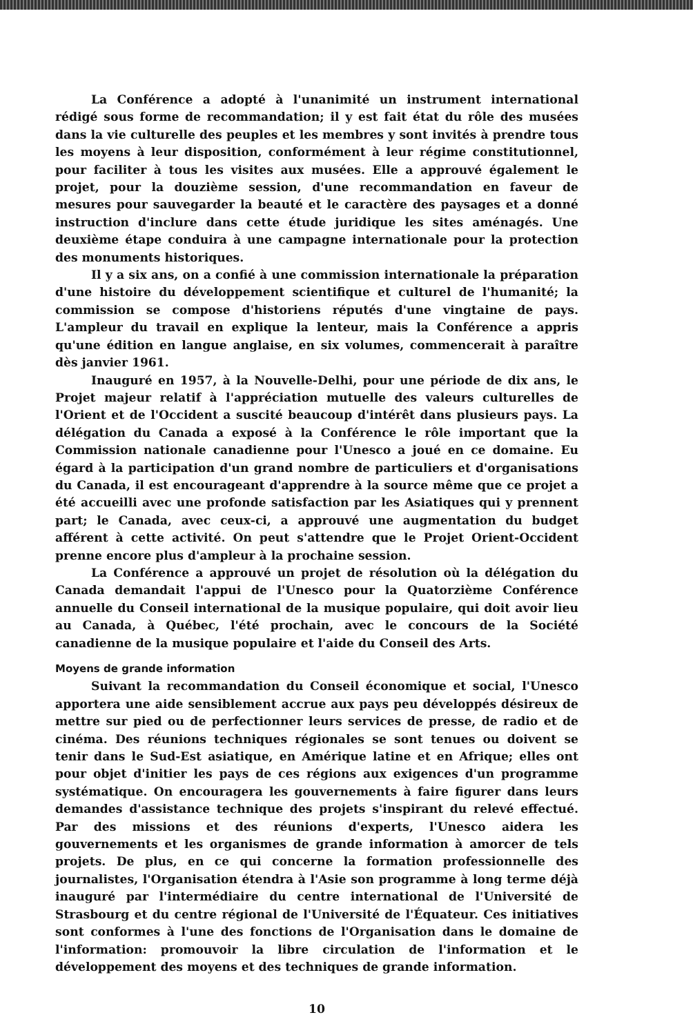La Conférence a adopté à l'unanimité un instrument international rédigé sous forme de recommandation; il y est fait état du rôle des musées dans la vie culturelle des peuples et les membres y sont invités à prendre tous les moyens à leur disposition, conformément à leur régime constitutionnel, pour faciliter à tous les visites aux musées. Elle a approuvé également le projet, pour la douzième session, d'une recommandation en faveur de mesures pour sauvegarder la beauté et le caractère des paysages et a donné instruction d'inclure dans cette étude juridique les sites aménagés. Une deuxième étape conduira à une campagne internationale pour la protection des monuments historiques.
Il y a six ans, on a confié à une commission internationale la préparation d'une histoire du développement scientifique et culturel de l'humanité; la commission se compose d'historiens réputés d'une vingtaine de pays. L'ampleur du travail en explique la lenteur, mais la Conférence a appris qu'une édition en langue anglaise, en six volumes, commencerait à paraître dès janvier 1961.
Inauguré en 1957, à la Nouvelle-Delhi, pour une période de dix ans, le Projet majeur relatif à l'appréciation mutuelle des valeurs culturelles de l'Orient et de l'Occident a suscité beaucoup d'intérêt dans plusieurs pays. La délégation du Canada a exposé à la Conférence le rôle important que la Commission nationale canadienne pour l'Unesco a joué en ce domaine. Eu égard à la participation d'un grand nombre de particuliers et d'organisations du Canada, il est encourageant d'apprendre à la source même que ce projet a été accueilli avec une profonde satisfaction par les Asiatiques qui y prennent part; le Canada, avec ceux-ci, a approuvé une augmentation du budget afférent à cette activité. On peut s'attendre que le Projet Orient-Occident prenne encore plus d'ampleur à la prochaine session.
La Conférence a approuvé un projet de résolution où la délégation du Canada demandait l'appui de l'Unesco pour la Quatorzième Conférence annuelle du Conseil international de la musique populaire, qui doit avoir lieu au Canada, à Québec, l'été prochain, avec le concours de la Société canadienne de la musique populaire et l'aide du Conseil des Arts.
Moyens de grande information
Suivant la recommandation du Conseil économique et social, l'Unesco apportera une aide sensiblement accrue aux pays peu développés désireux de mettre sur pied ou de perfectionner leurs services de presse, de radio et de cinéma. Des réunions techniques régionales se sont tenues ou doivent se tenir dans le Sud-Est asiatique, en Amérique latine et en Afrique; elles ont pour objet d'initier les pays de ces régions aux exigences d'un programme systématique. On encouragera les gouvernements à faire figurer dans leurs demandes d'assistance technique des projets s'inspirant du relevé effectué. Par des missions et des réunions d'experts, l'Unesco aidera les gouvernements et les organismes de grande information à amorcer de tels projets. De plus, en ce qui concerne la formation professionnelle des journalistes, l'Organisation étendra à l'Asie son programme à long terme déjà inauguré par l'intermédiaire du centre international de l'Université de Strasbourg et du centre régional de l'Université de l'Équateur. Ces initiatives sont conformes à l'une des fonctions de l'Organisation dans le domaine de l'information: promouvoir la libre circulation de l'information et le développement des moyens et des techniques de grande information.
10